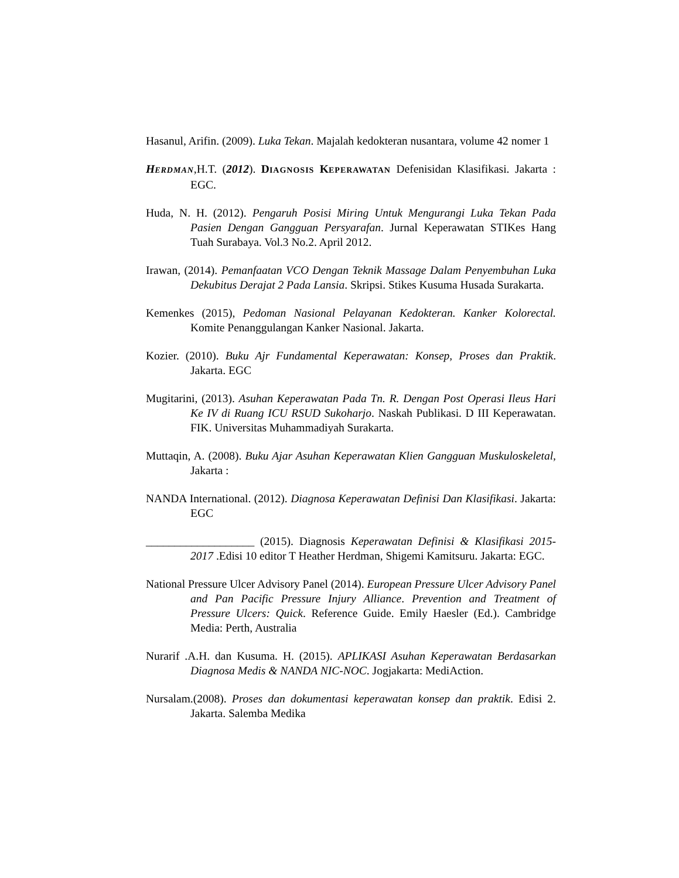Hasanul, Arifin. (2009). Luka Tekan. Majalah kedokteran nusantara, volume 42 nomer 1
HERDMAN,H.T. (2012). DIAGNOSIS KEPERAWATAN Defenisidan Klasifikasi. Jakarta : EGC.
Huda, N. H. (2012). Pengaruh Posisi Miring Untuk Mengurangi Luka Tekan Pada Pasien Dengan Gangguan Persyarafan. Jurnal Keperawatan STIKes Hang Tuah Surabaya. Vol.3 No.2. April 2012.
Irawan, (2014). Pemanfaatan VCO Dengan Teknik Massage Dalam Penyembuhan Luka Dekubitus Derajat 2 Pada Lansia. Skripsi. Stikes Kusuma Husada Surakarta.
Kemenkes (2015), Pedoman Nasional Pelayanan Kedokteran. Kanker Kolorectal. Komite Penanggulangan Kanker Nasional. Jakarta.
Kozier. (2010). Buku Ajr Fundamental Keperawatan: Konsep, Proses dan Praktik. Jakarta. EGC
Mugitarini, (2013). Asuhan Keperawatan Pada Tn. R. Dengan Post Operasi Ileus Hari Ke IV di Ruang ICU RSUD Sukoharjo. Naskah Publikasi. D III Keperawatan. FIK. Universitas Muhammadiyah Surakarta.
Muttaqin, A. (2008). Buku Ajar Asuhan Keperawatan Klien Gangguan Muskuloskeletal, Jakarta :
NANDA International. (2012). Diagnosa Keperawatan Definisi Dan Klasifikasi. Jakarta: EGC
___________________ (2015). Diagnosis Keperawatan Definisi & Klasifikasi 2015-2017 .Edisi 10 editor T Heather Herdman, Shigemi Kamitsuru. Jakarta: EGC.
National Pressure Ulcer Advisory Panel (2014). European Pressure Ulcer Advisory Panel and Pan Pacific Pressure Injury Alliance. Prevention and Treatment of Pressure Ulcers: Quick. Reference Guide. Emily Haesler (Ed.). Cambridge Media: Perth, Australia
Nurarif .A.H. dan Kusuma. H. (2015). APLIKASI Asuhan Keperawatan Berdasarkan Diagnosa Medis & NANDA NIC-NOC. Jogjakarta: MediAction.
Nursalam.(2008). Proses dan dokumentasi keperawatan konsep dan praktik. Edisi 2. Jakarta. Salemba Medika